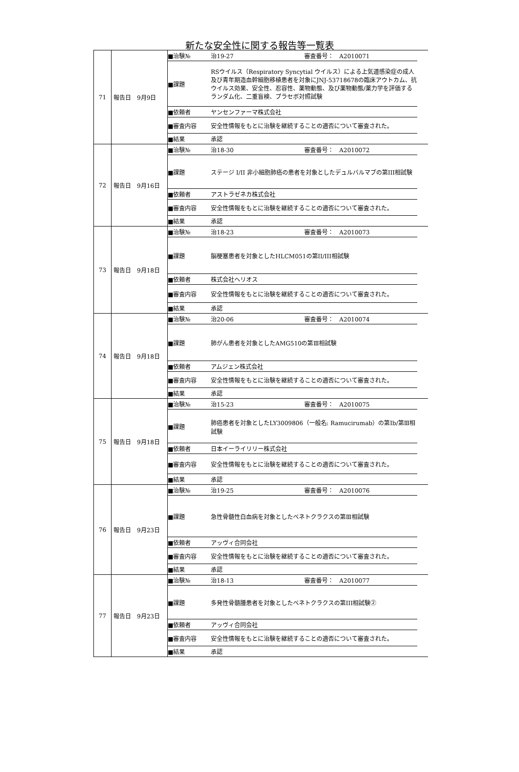新たな安全性に関する報告等一覧表
| 71 | 報告日 9月9日 | / ■治験№ / 治19-27 審査番号： A2010071 / / ■課題 / RSウイルス（Respiratory Syncytial ウイルス）による上気道感染症の成人及び青年期造血幹細胞移植患者を対象にJNJ-53718678の臨床アウトカム、抗ウイルス効果、安全性、忍容性、薬物動態、及び薬物動態/薬力学を評価するランダム化、二重盲検、プラセボ対照試験 / / ■依頼者 / ヤンセンファーマ株式会社 / / ■審査内容 / 安全性情報をもとに治験を継続することの適否について審査された。 / / ■結果 / 承認 / |
| 72 | 報告日 9月16日 | / ■治験№ / 治18-30 審査番号： A2010072 / / ■課題 / ステージ I/II 非小細胞肺癌の患者を対象としたデュルバルマブの第III相試験 / / ■依頼者 / アストラゼネカ株式会社 / / ■審査内容 / 安全性情報をもとに治験を継続することの適否について審査された。 / / ■結果 / 承認 / |
| 73 | 報告日 9月18日 | / ■治験№ / 治18-23 審査番号： A2010073 / / ■課題 / 脳梗塞患者を対象としたHLCM051の第II/III相試験 / / ■依頼者 / 株式会社ヘリオス / / ■審査内容 / 安全性情報をもとに治験を継続することの適否について審査された。 / / ■結果 / 承認 / |
| 74 | 報告日 9月18日 | / ■治験№ / 治20-06 審査番号： A2010074 / / ■課題 / 肺がん患者を対象としたAMG510の第Ⅲ相試験 / / ■依頼者 / アムジェン株式会社 / / ■審査内容 / 安全性情報をもとに治験を継続することの適否について審査された。 / / ■結果 / 承認 / |
| 75 | 報告日 9月18日 | / ■治験№ / 治15-23 審査番号： A2010075 / / ■課題 / 肺癌患者を対象としたLY3009806（一般名: Ramucirumab）の第Ⅰb/第Ⅲ相試験 / / ■依頼者 / 日本イーライリリー株式会社 / / ■審査内容 / 安全性情報をもとに治験を継続することの適否について審査された。 / / ■結果 / 承認 / |
| 76 | 報告日 9月23日 | / ■治験№ / 治19-25 審査番号： A2010076 / / ■課題 / 急性骨髄性白血病を対象としたベネトクラクスの第Ⅲ相試験 / / ■依頼者 / アッヴィ合同会社 / / ■審査内容 / 安全性情報をもとに治験を継続することの適否について審査された。 / / ■結果 / 承認 / |
| 77 | 報告日 9月23日 | / ■治験№ / 治18-13 審査番号： A2010077 / / ■課題 / 多発性骨髄腫患者を対象としたベネトクラクスの第III相試験② / / ■依頼者 / アッヴィ合同会社 / / ■審査内容 / 安全性情報をもとに治験を継続することの適否について審査された。 / / ■結果 / 承認 / |